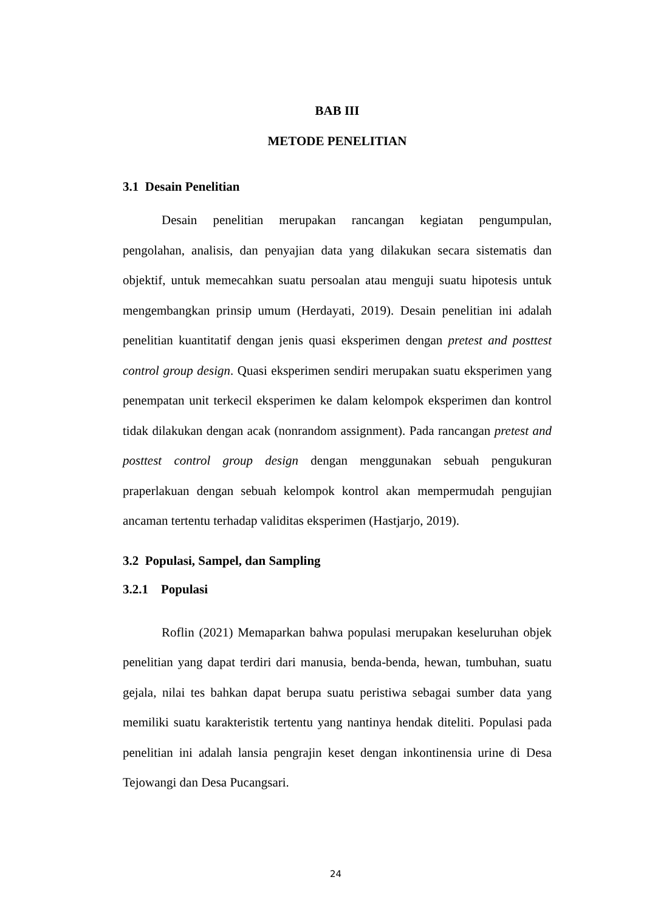BAB III
METODE PENELITIAN
3.1 Desain Penelitian
Desain penelitian merupakan rancangan kegiatan pengumpulan, pengolahan, analisis, dan penyajian data yang dilakukan secara sistematis dan objektif, untuk memecahkan suatu persoalan atau menguji suatu hipotesis untuk mengembangkan prinsip umum (Herdayati, 2019). Desain penelitian ini adalah penelitian kuantitatif dengan jenis quasi eksperimen dengan pretest and posttest control group design. Quasi eksperimen sendiri merupakan suatu eksperimen yang penempatan unit terkecil eksperimen ke dalam kelompok eksperimen dan kontrol tidak dilakukan dengan acak (nonrandom assignment). Pada rancangan pretest and posttest control group design dengan menggunakan sebuah pengukuran praperlakuan dengan sebuah kelompok kontrol akan mempermudah pengujian ancaman tertentu terhadap validitas eksperimen (Hastjarjo, 2019).
3.2 Populasi, Sampel, dan Sampling
3.2.1 Populasi
Roflin (2021) Memaparkan bahwa populasi merupakan keseluruhan objek penelitian yang dapat terdiri dari manusia, benda-benda, hewan, tumbuhan, suatu gejala, nilai tes bahkan dapat berupa suatu peristiwa sebagai sumber data yang memiliki suatu karakteristik tertentu yang nantinya hendak diteliti. Populasi pada penelitian ini adalah lansia pengrajin keset dengan inkontinensia urine di Desa Tejowangi dan Desa Pucangsari.
24